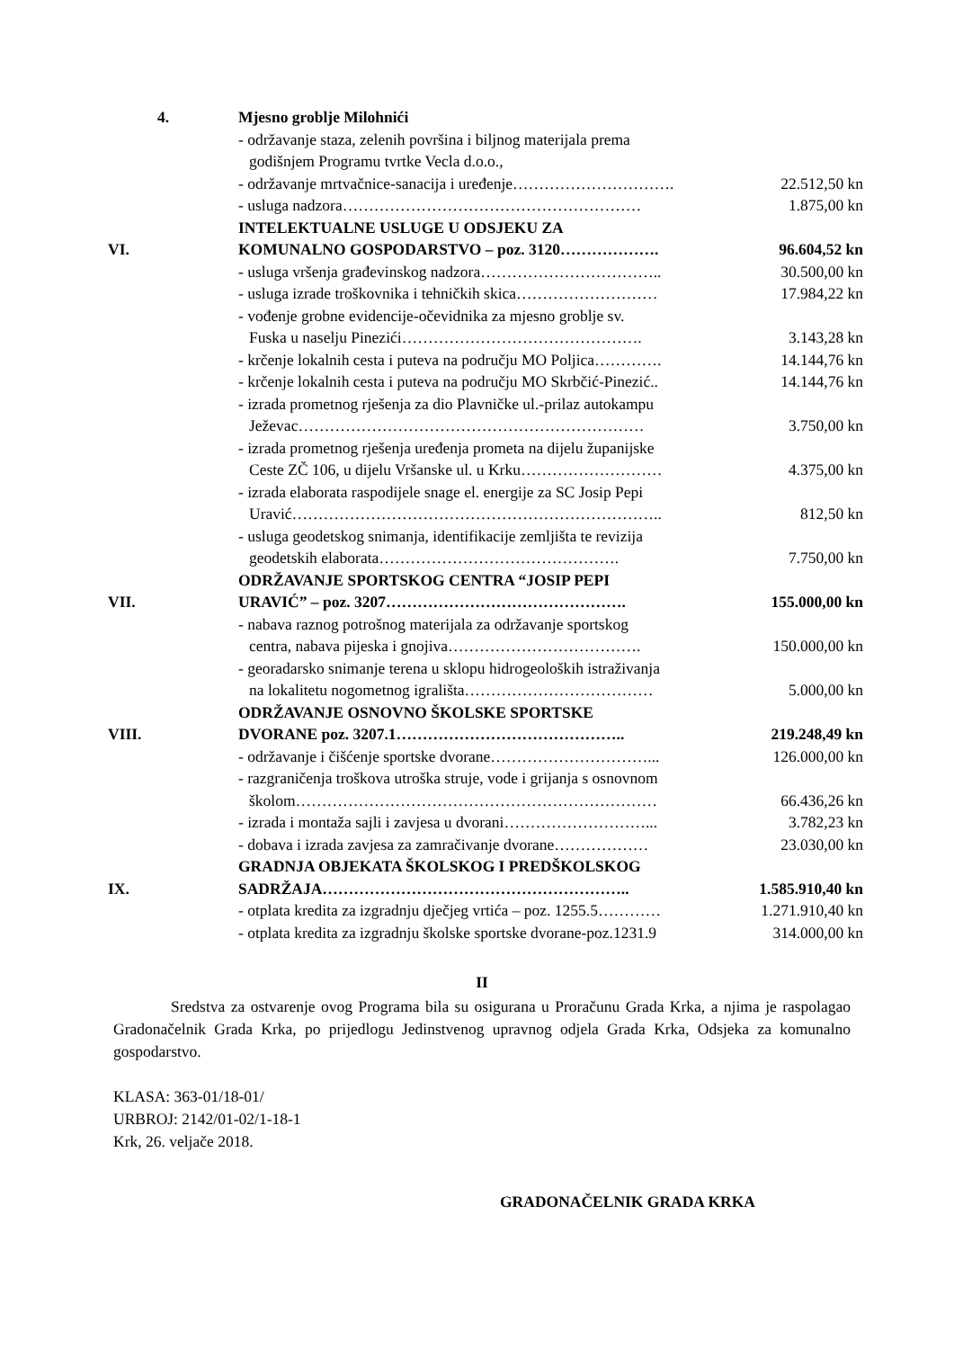| 4. | Mjesno groblje Milohnići | |
| | - održavanje staza, zelenih površina i biljnog materijala prema godišnjem Programu tvrtke Vecla d.o.o., | |
| | - održavanje mrtvačnice-sanacija i uređenje…………………………. | 22.512,50 kn |
| | - usluga nadzora………………………………………………… | 1.875,00 kn |
| VI. | INTELEKTUALNE USLUGE U ODSJEKU ZA KOMUNALNO GOSPODARSTVO – poz. 3120………………. | 96.604,52 kn |
| | - usluga vršenja građevinskog nadzora…………………………….. | 30.500,00 kn |
| | - usluga izrade troškovnika i tehničkih skica……………………… | 17.984,22 kn |
| | - vođenje grobne evidencije-očevidnika za mjesno groblje sv. Fuska u naselju Pinezići………………………………………. | 3.143,28 kn |
| | - krčenje lokalnih cesta i puteva na području MO Poljica…………. | 14.144,76 kn |
| | - krčenje lokalnih cesta i puteva na području MO Skrbčić-Pinezić.. | 14.144,76 kn |
| | - izrada prometnog rješenja za dio Plavničke ul.-prilaz autokampu Ježevac………………………………………………………… | 3.750,00 kn |
| | - izrada prometnog rješenja uređenja prometa na dijelu županijske Ceste ZČ 106, u dijelu Vršanske ul. u Krku……………………… | 4.375,00 kn |
| | - izrada elaborata raspodijele snage el. energije za SC Josip Pepi Uravić…………………………………………………………….. | 812,50 kn |
| | - usluga geodetskog snimanja, identifikacije zemljišta te revizija geodetskih elaborata………………………………………. | 7.750,00 kn |
| VII. | ODRŽAVANJE SPORTSKOG CENTRA “JOSIP PEPI URAVIĆ” – poz. 3207………………………………………. | 155.000,00 kn |
| | - nabava raznog potrošnog materijala za održavanje sportskog centra, nabava pijeska i gnojiva………………………………. | 150.000,00 kn |
| | - georadarsko snimanje terena u sklopu hidrogeoloških istraživanja na lokalitetu nogometnog igrališta……………………………… | 5.000,00 kn |
| VIII. | ODRŽAVANJE OSNOVNO ŠKOLSKE SPORTSKE DVORANE poz. 3207.1…………………………………….. | 219.248,49 kn |
| | - održavanje i čišćenje sportske dvorane…………………………... | 126.000,00 kn |
| | - razgraničenja troškova utroška struje, vode i grijanja s osnovnom školom…………………………………………………………… | 66.436,26 kn |
| | - izrada i montaža sajli i zavjesa u dvorani………………………... | 3.782,23 kn |
| | - dobava i izrada zavjesa za zamračivanje dvorane……………… | 23.030,00 kn |
| IX. | GRADNJA OBJEKATA ŠKOLSKOG I PREDŠKOLSKOG SADRŽAJA………………………………………………….. | 1.585.910,40 kn |
| | - otplata kredita za izgradnju dječjeg vrtića – poz. 1255.5………… | 1.271.910,40 kn |
| | - otplata kredita za izgradnju školske sportske dvorane-poz.1231.9 | 314.000,00 kn |
II
Sredstva za ostvarenje ovog Programa bila su osigurana u Proračunu Grada Krka, a njima je raspolagao Gradonačelnik Grada Krka, po prijedlogu Jedinstvenog upravnog odjela Grada Krka, Odsjeka za komunalno gospodarstvo.
KLASA: 363-01/18-01/
URBROJ: 2142/01-02/1-18-1
Krk, 26. veljače 2018.
GRADONAČELNIK GRADA KRKA